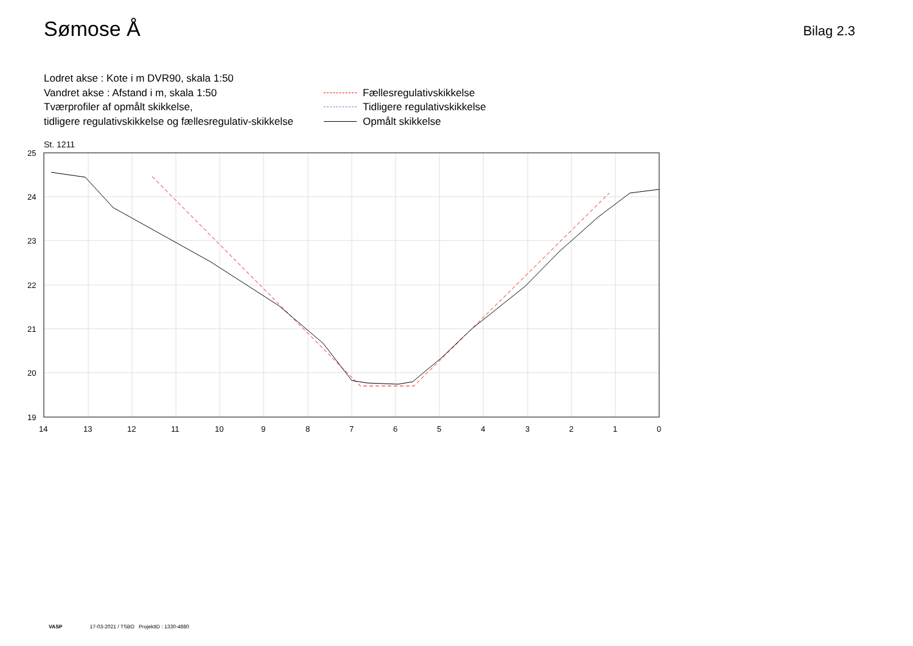Sømose Å
Bilag 2.3
Lodret akse : Kote i m DVR90, skala 1:50
Vandret akse : Afstand i m, skala 1:50
Tværprofiler af opmålt skikkelse,
tidligere regulativskikkelse og fællesregulativ-skikkelse
Fællesregulativskikkelse
Tidligere regulativskikkelse
Opmålt skikkelse
St. 1211
25
24
23
22
21
20
19
14
13
12
11
10
9
8
7
6
5
4
3
2
1
0
VASP 17-03-2021 / TSBO ProjektID : 1330-4880